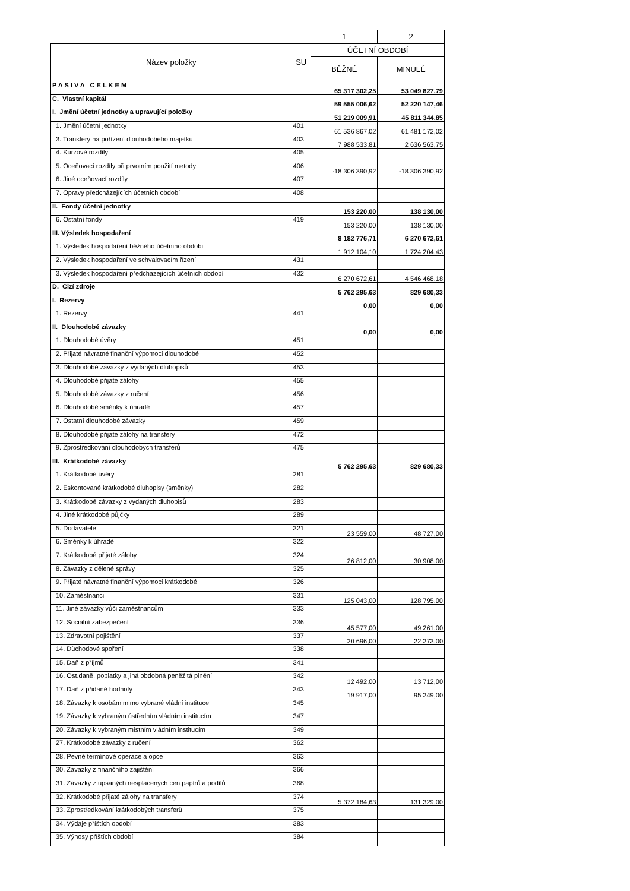| | | 1 | 2 |
| Název položky | SU | ÚČETNÍ OBDOBÍ | |
| | | BĚŽNÉ | MINULÉ |
| P A S I V A C E L K E M | | 65 317 302,25 | 53 049 827,79 |
| C. Vlastní kapitál | | 59 555 006,62 | 52 220 147,46 |
| I. Jmění účetní jednotky a upravující položky | | 51 219 009,91 | 45 811 344,85 |
| 1. Jmění účetní jednotky | 401 | 61 536 867,02 | 61 481 172,02 |
| 3. Transfery na pořízení dlouhodobého majetku | 403 | 7 988 533,81 | 2 636 563,75 |
| 4. Kurzové rozdíly | 405 | | |
| 5. Oceňovací rozdíly při prvotním použití metody | 406 | -18 306 390,92 | -18 306 390,92 |
| 6. Jiné oceňovací rozdíly | 407 | | |
| 7. Opravy předcházejících účetních období | 408 | | |
| II. Fondy účetní jednotky | | 153 220,00 | 138 130,00 |
| 6. Ostatní fondy | 419 | 153 220,00 | 138 130,00 |
| III. Výsledek hospodaření | | 8 182 776,71 | 6 270 672,61 |
| 1. Výsledek hospodaření běžného účetního období | | 1 912 104,10 | 1 724 204,43 |
| 2. Výsledek hospodaření ve schvalovacím řízení | 431 | | |
| 3. Výsledek hospodaření předcházejících účetních období | 432 | 6 270 672,61 | 4 546 468,18 |
| D. Cizí zdroje | | 5 762 295,63 | 829 680,33 |
| I. Rezervy | | 0,00 | 0,00 |
| 1. Rezervy | 441 | | |
| II. Dlouhodobé závazky | | 0,00 | 0,00 |
| 1. Dlouhodobé úvěry | 451 | | |
| 2. Přijaté návratné finanční výpomoci dlouhodobé | 452 | | |
| 3. Dlouhodobé závazky z vydaných dluhopisů | 453 | | |
| 4. Dlouhodobé přijaté zálohy | 455 | | |
| 5. Dlouhodobé závazky z ručení | 456 | | |
| 6. Dlouhodobé směnky k úhradě | 457 | | |
| 7. Ostatní dlouhodobé závazky | 459 | | |
| 8. Dlouhodobé přijaté zálohy na transfery | 472 | | |
| 9. Zprostředkování dlouhodobých transferů | 475 | | |
| III. Krátkodobé závazky | | 5 762 295,63 | 829 680,33 |
| 1. Krátkodobé úvěry | 281 | | |
| 2. Eskontované krátkodobé dluhopisy (směnky) | 282 | | |
| 3. Krátkodobé závazky z vydaných dluhopisů | 283 | | |
| 4. Jiné krátkodobé půjčky | 289 | | |
| 5. Dodavatelé | 321 | 23 559,00 | 48 727,00 |
| 6. Směnky k úhradě | 322 | | |
| 7. Krátkodobé přijaté zálohy | 324 | 26 812,00 | 30 908,00 |
| 8. Závazky z dělené správy | 325 | | |
| 9. Přijaté návratné finanční výpomoci krátkodobé | 326 | | |
| 10. Zaměstnanci | 331 | 125 043,00 | 128 795,00 |
| 11. Jiné závazky vůči zaměstnancům | 333 | | |
| 12. Sociální zabezpečení | 336 | 45 577,00 | 49 261,00 |
| 13. Zdravotní pojištění | 337 | 20 696,00 | 22 273,00 |
| 14. Důchodové spoření | 338 | | |
| 15. Daň z příjmů | 341 | | |
| 16. Ost.daně, poplatky a jiná obdobná peněžitá plnění | 342 | 12 492,00 | 13 712,00 |
| 17. Daň z přidané hodnoty | 343 | 19 917,00 | 95 249,00 |
| 18. Závazky k osobám mimo vybrané vládní instituce | 345 | | |
| 19. Závazky k vybraným ústředním vládním institucím | 347 | | |
| 20. Závazky k vybraným místním vládním institucím | 349 | | |
| 27. Krátkodobé závazky z ručení | 362 | | |
| 28. Pevné termínové operace a opce | 363 | | |
| 30. Závazky z finančního zajištění | 366 | | |
| 31. Závazky z upsaných nesplacených cen.papírů a podílů | 368 | | |
| 32. Krátkodobé přijaté zálohy na transfery | 374 | 5 372 184,63 | 131 329,00 |
| 33. Zprostředkování krátkodobých transferů | 375 | | |
| 34. Výdaje příštích období | 383 | | |
| 35. Výnosy příštích období | 384 | | |